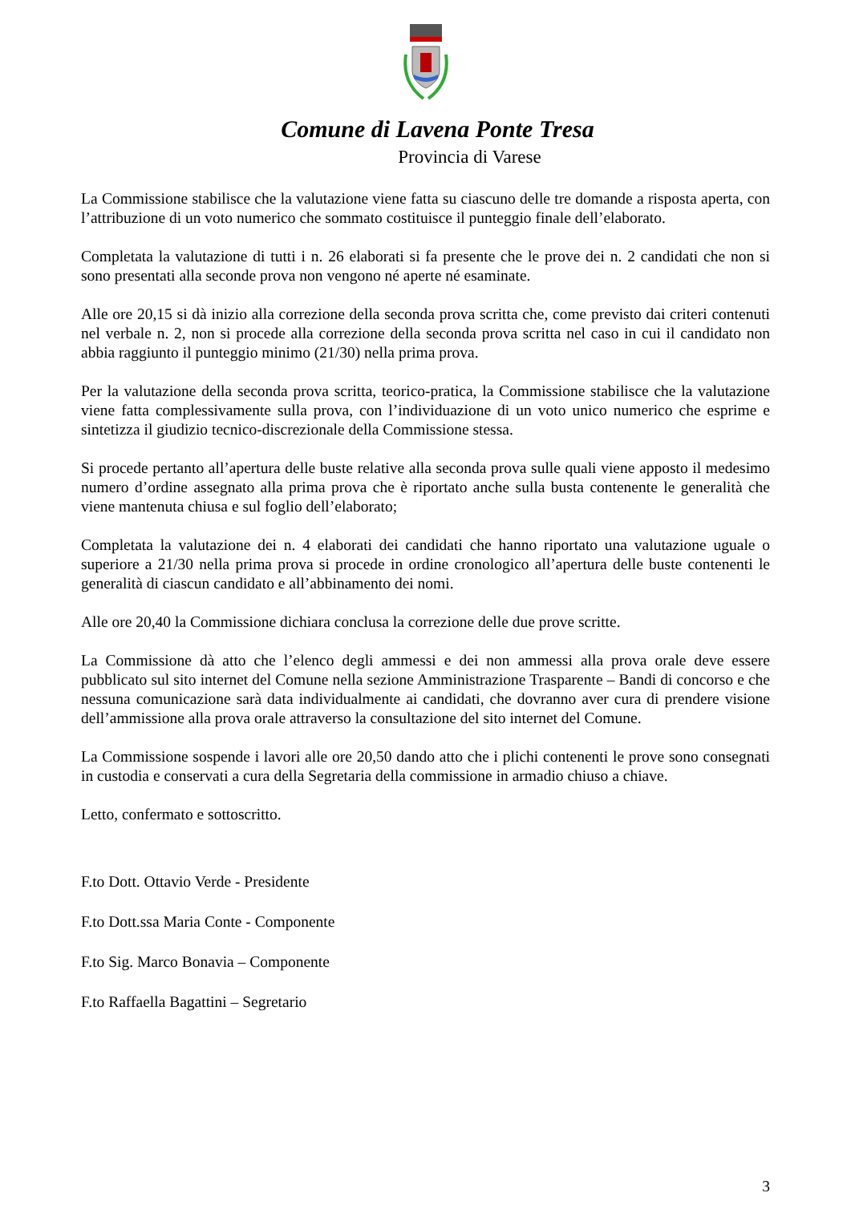Comune di Lavena Ponte Tresa
Provincia di Varese
La Commissione stabilisce che la valutazione viene fatta su ciascuno delle tre domande a risposta aperta, con l’attribuzione di un voto numerico che sommato costituisce il punteggio finale dell’elaborato.
Completata la valutazione di tutti i n. 26 elaborati si fa presente che le prove dei n. 2 candidati che non si sono presentati alla seconde prova non vengono né aperte né esaminate.
Alle ore 20,15 si dà inizio alla correzione della seconda prova scritta che, come previsto dai criteri contenuti nel verbale n. 2, non si procede alla correzione della seconda prova scritta nel caso in cui il candidato non abbia raggiunto il punteggio minimo (21/30) nella prima prova.
Per la valutazione della seconda prova scritta, teorico-pratica, la Commissione stabilisce che la valutazione viene fatta complessivamente sulla prova, con l’individuazione di un voto unico numerico che esprime e sintetizza il giudizio tecnico-discrezionale della Commissione stessa.
Si procede pertanto all’apertura delle buste relative alla seconda prova sulle quali viene apposto il medesimo numero d’ordine assegnato alla prima prova che è riportato anche sulla busta contenente le generalità che viene mantenuta chiusa e sul foglio dell’elaborato;
Completata la valutazione dei n. 4 elaborati dei candidati che hanno riportato una valutazione uguale o superiore a 21/30 nella prima prova si procede in ordine cronologico all’apertura delle buste contenenti le generalità di ciascun candidato e all’abbinamento dei nomi.
Alle ore 20,40 la Commissione dichiara conclusa la correzione delle due prove scritte.
La Commissione dà atto che l’elenco degli ammessi e dei non ammessi alla prova orale deve essere pubblicato sul sito internet del Comune nella sezione Amministrazione Trasparente – Bandi di concorso e che nessuna comunicazione sarà data individualmente ai candidati, che dovranno aver cura di prendere visione dell’ammissione alla prova orale attraverso la consultazione del sito internet del Comune.
La Commissione sospende i lavori alle ore 20,50 dando atto che i plichi contenenti le prove sono consegnati in custodia e conservati a cura della Segretaria della commissione in armadio chiuso a chiave.
Letto, confermato e sottoscritto.
F.to Dott. Ottavio Verde - Presidente
F.to Dott.ssa Maria Conte - Componente
F.to Sig. Marco Bonavia – Componente
F.to Raffaella Bagattini – Segretario
3